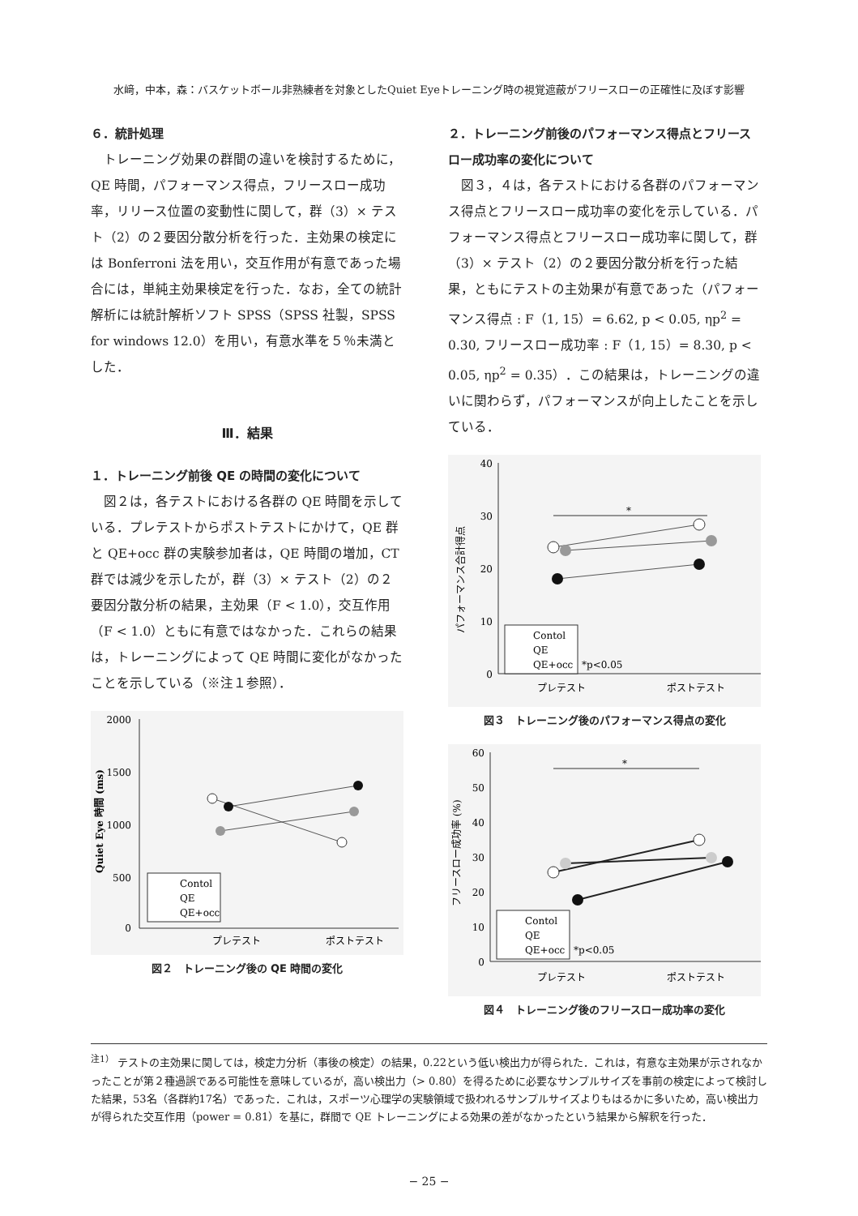水﨑，中本，森：バスケットボール非熟練者を対象としたQuiet Eyeトレーニング時の視覚遮蔽がフリースローの正確性に及ぼす影響
６．統計処理
トレーニング効果の群間の違いを検討するために，QE 時間，パフォーマンス得点，フリースロー成功率，リリース位置の変動性に関して，群（3）× テスト（2）の２要因分散分析を行った．主効果の検定には Bonferroni 法を用い，交互作用が有意であった場合には，単純主効果検定を行った．なお，全ての統計解析には統計解析ソフト SPSS（SPSS 社製，SPSS for windows 12.0）を用い，有意水準を５％未満とした．
Ⅲ．結果
１．トレーニング前後 QE の時間の変化について
図２は，各テストにおける各群の QE 時間を示している．プレテストからポストテストにかけて，QE 群と QE+occ 群の実験参加者は，QE 時間の増加，CT 群では減少を示したが，群（3）× テスト（2）の２要因分散分析の結果，主効果（F < 1.0），交互作用（F < 1.0）ともに有意ではなかった．これらの結果は，トレーニングによって QE 時間に変化がなかったことを示している（※注１参照）．
2000
1500
1000
500
0
Quiet Eye 時間 (ms)
Contol
QE
QE+occ
プレテスト
ポストテスト
図２　トレーニング後の QE 時間の変化
２．トレーニング前後のパフォーマンス得点とフリースロー成功率の変化について
図３，４は，各テストにおける各群のパフォーマンス得点とフリースロー成功率の変化を示している．パフォーマンス得点とフリースロー成功率に関して，群（3）× テスト（2）の２要因分散分析を行った結果，ともにテストの主効果が有意であった（パフォーマンス得点 : F（1, 15）= 6.62, p < 0.05, ηp<sup>2</sup> = 0.30, フリースロー成功率 : F（1, 15）= 8.30, p < 0.05, ηp<sup>2</sup> = 0.35）．この結果は，トレーニングの違いに関わらず，パフォーマンスが向上したことを示している．
40
30
20
10
0
パフォーマンス合計得点
*
Contol
QE
QE+occ
*p<0.05
プレテスト
ポストテスト
図３　トレーニング後のパフォーマンス得点の変化
60
50
40
30
20
10
0
フリースロー成功率 (%)
*
Contol
QE
QE+occ
*p<0.05
プレテスト
ポストテスト
図４　トレーニング後のフリースロー成功率の変化
<sup>注1）</sup> テストの主効果に関しては，検定力分析（事後の検定）の結果，0.22という低い検出力が得られた．これは，有意な主効果が示されなかったことが第２種過誤である可能性を意味しているが，高い検出力（> 0.80）を得るために必要なサンプルサイズを事前の検定によって検討した結果，53名（各群約17名）であった．これは，スポーツ心理学の実験領域で扱われるサンプルサイズよりもはるかに多いため，高い検出力が得られた交互作用（power = 0.81）を基に，群間で QE トレーニングによる効果の差がなかったという結果から解釈を行った．
− 25 −